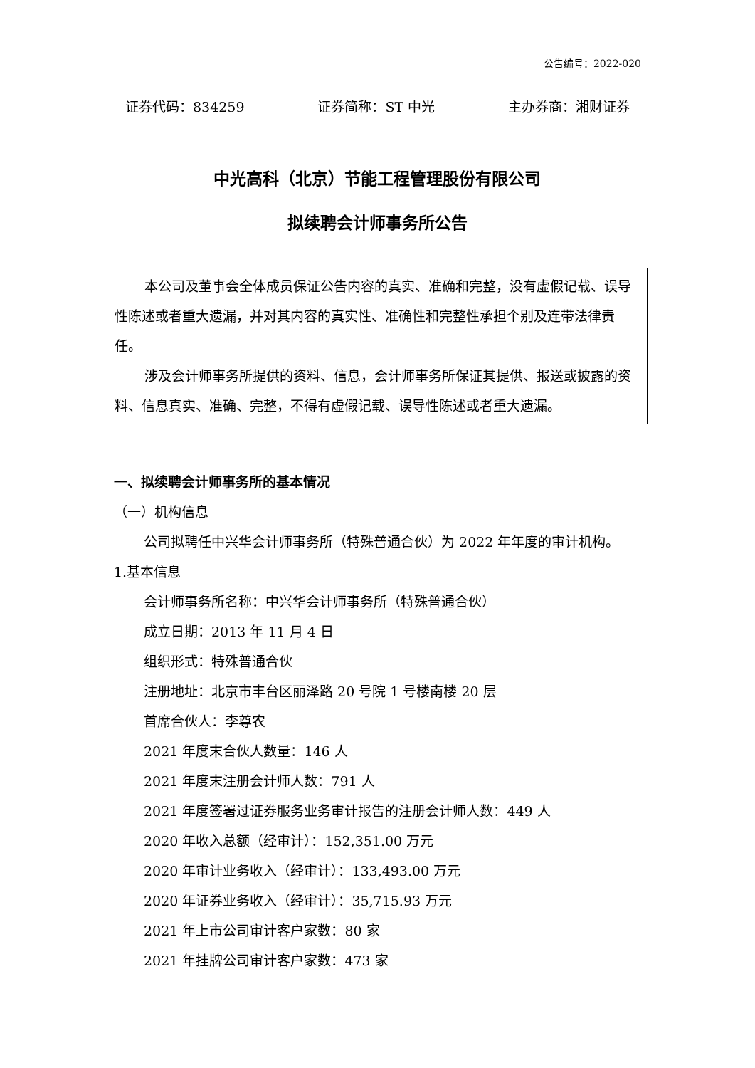公告编号：2022-020
证券代码：834259 证券简称：ST 中光 主办券商：湘财证券
中光高科（北京）节能工程管理股份有限公司
拟续聘会计师事务所公告
本公司及董事会全体成员保证公告内容的真实、准确和完整，没有虚假记载、误导性陈述或者重大遗漏，并对其内容的真实性、准确性和完整性承担个别及连带法律责任。
涉及会计师事务所提供的资料、信息，会计师事务所保证其提供、报送或披露的资料、信息真实、准确、完整，不得有虚假记载、误导性陈述或者重大遗漏。
一、拟续聘会计师事务所的基本情况
（一）机构信息
公司拟聘任中兴华会计师事务所（特殊普通合伙）为 2022 年年度的审计机构。
1.基本信息
会计师事务所名称：中兴华会计师事务所（特殊普通合伙）
成立日期：2013 年 11 月 4 日
组织形式：特殊普通合伙
注册地址：北京市丰台区丽泽路 20 号院 1 号楼南楼 20 层
首席合伙人：李尊农
2021 年度末合伙人数量：146 人
2021 年度末注册会计师人数：791 人
2021 年度签署过证券服务业务审计报告的注册会计师人数：449 人
2020 年收入总额（经审计）：152,351.00 万元
2020 年审计业务收入（经审计）：133,493.00 万元
2020 年证券业务收入（经审计）：35,715.93 万元
2021 年上市公司审计客户家数：80 家
2021 年挂牌公司审计客户家数：473 家